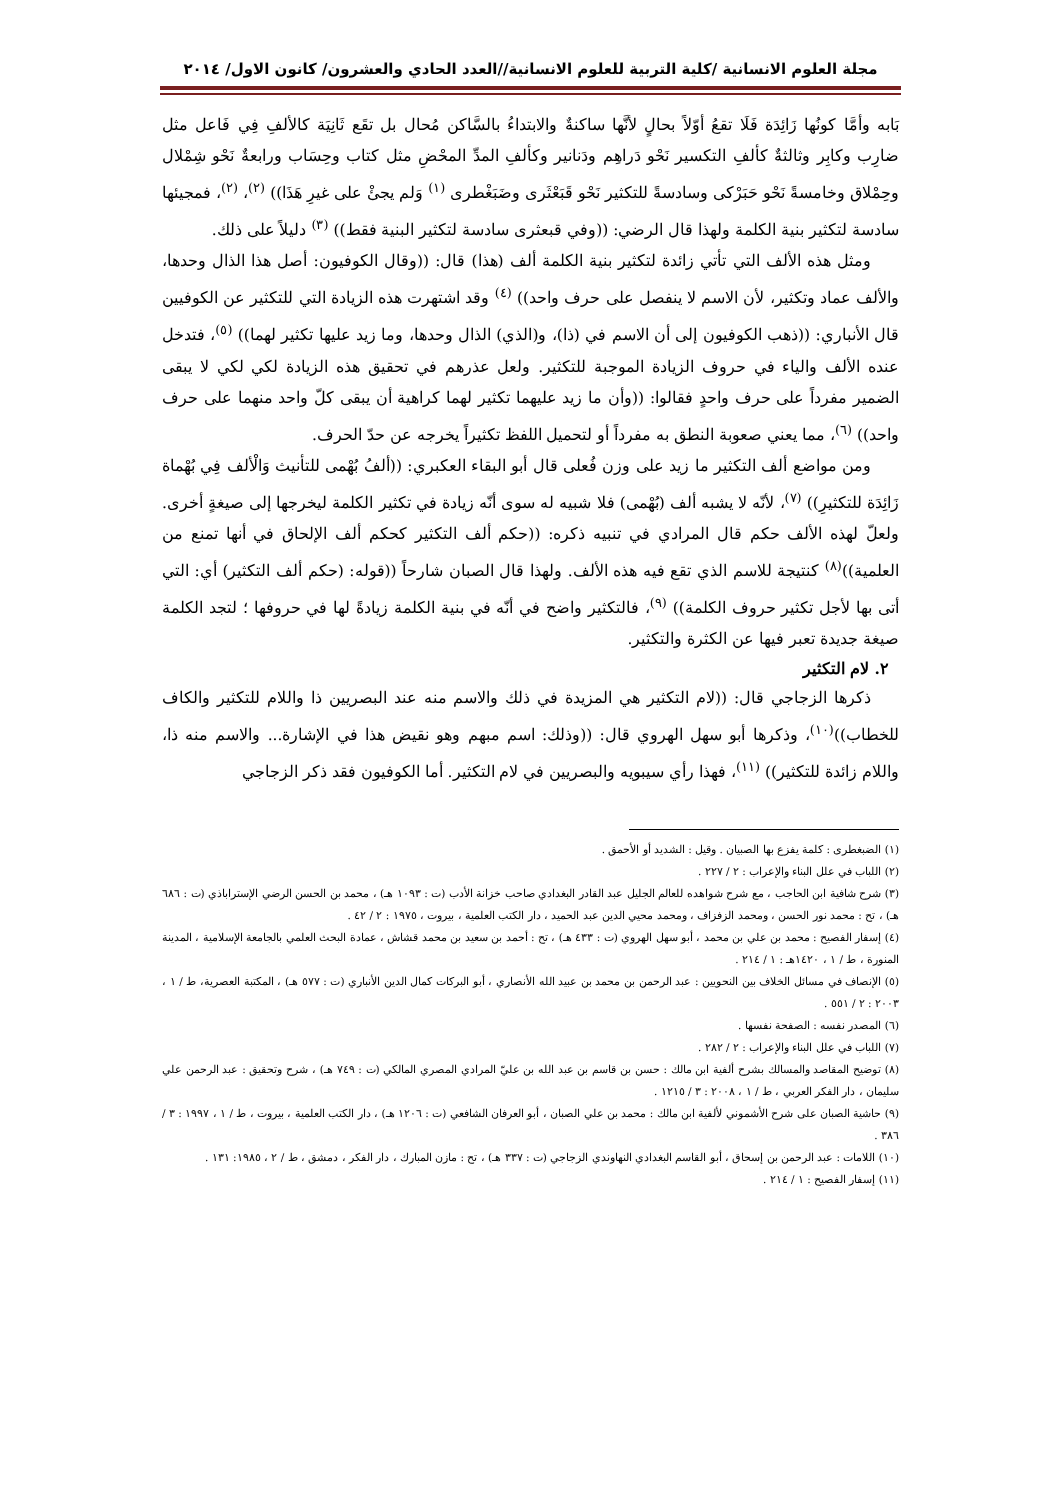مجلة العلوم الانسانية /كلية التربية للعلوم الانسانية//العدد الحادي والعشرون/ كانون الاول/ ٢٠١٤
بَابه وأمَّا كونُها زَائِدَة فَلَا تقعُ أوّلاً بحالٍ لأنَّها ساكنةٌ والابتداءُ بالسَّاكن مُحال بل تقَع ثَانِيَة كالألفِ فِي فَاعل مثل ضارِب وكابِر وثالثةٌ كألفِ التكسير نَحْو دَراهِم ودَنانير وكألفِ المدِّ المحْضِ مثل كتاب وحِسَاب ورابعةٌ نَحْو شِمْلال وحِمْلاق وخامسةً نَحْو حَبَرْكى وسادسةً للتكثير نَحْو قَبَعْثَرى وضَبَغْطرى <sup>(١)</sup> وَلم يجئْ على غيرِ هَذَا)) <sup>(٢)</sup>، <sup>(٢)</sup>، فمجيئها سادسة لتكثير بنية الكلمة ولهذا قال الرضي: ((وفي قبعثرى سادسة لتكثير البنية فقط)) <sup>(٣)</sup> دليلاً على ذلك.
ومثل هذه الألف التي تأتي زائدة لتكثير بنية الكلمة ألف (هذا) قال: ((وقال الكوفيون: أصل هذا الذال وحدها، والألف عماد وتكثير، لأن الاسم لا ينفصل على حرف واحد)) <sup>(٤)</sup> وقد اشتهرت هذه الزيادة التي للتكثير عن الكوفيين قال الأنباري: ((ذهب الكوفيون إلى أن الاسم في (ذا)، و(الذي) الذال وحدها، وما زيد عليها تكثير لهما)) <sup>(٥)</sup>، فتدخل عنده الألف والياء في حروف الزيادة الموجبة للتكثير. ولعل عذرهم في تحقيق هذه الزيادة لكي لكي لا يبقى الضمير مفرداً على حرف واحدٍ فقالوا: ((وأن ما زيد عليهما تكثير لهما كراهية أن يبقى كلّ واحد منهما على حرف واحد)) <sup>(٦)</sup>، مما يعني صعوبة النطق به مفرداً أو لتحميل اللفظ تكثيراً يخرجه عن حدّ الحرف.
ومن مواضع ألف التكثير ما زيد على وزن فُعلى قال أبو البقاء العكبري: ((ألفُ بُهْمى للتأنيث وَالْألف فِي بُهْماة زَائِدَة للتكثيرِ)) <sup>(٧)</sup>، لأنّه لا يشبه ألف (بُهْمى) فلا شبيه له سوى أنّه زيادة في تكثير الكلمة ليخرجها إلى صيغةٍ أخرى. ولعلّ لهذه الألف حكم قال المرادي في تنبيه ذكره: ((حكم ألف التكثير كحكم ألف الإلحاق في أنها تمنع من العلمية))<sup>(٨)</sup> كنتيجة للاسم الذي تقع فيه هذه الألف. ولهذا قال الصبان شارحاً ((قوله: (حكم ألف التكثير) أي: التي أتى بها لأجل تكثير حروف الكلمة)) <sup>(٩)</sup>، فالتكثير واضح في أنّه في بنية الكلمة زيادةً لها في حروفها ؛ لتجد الكلمة صيغة جديدة تعبر فيها عن الكثرة والتكثير.
٢. لام التكثير
ذكرها الزجاجي قال: ((لام التكثير هي المزيدة في ذلك والاسم منه عند البصريين ذا واللام للتكثير والكاف للخطاب))<sup>(١٠)</sup>، وذكرها أبو سهل الهروي قال: ((وذلك: اسم مبهم وهو نقيض هذا في الإشارة... والاسم منه ذا، واللام زائدة للتكثير)) <sup>(١١)</sup>، فهذا رأي سيبويه والبصريين في لام التكثير. أما الكوفيون فقد ذكر الزجاجي
(١) الضبغطرى : كلمة يفزع بها الصبيان . وقيل : الشديد أو الأحمق .
(٢) اللباب في علل البناء والإعراب : ٢ / ٢٢٧ .
(٣) شرح شافية ابن الحاجب ، مع شرح شواهده للعالم الجليل عبد القادر البغدادي صاحب خزانة الأدب (ت : ١٠٩٣ هـ) ، محمد بن الحسن الرضي الإستراباذي (ت : ٦٨٦ هـ) ، تح : محمد نور الحسن ، ومحمد الزفزاف ، ومحمد محيي الدين عبد الحميد ، دار الكتب العلمية ، بيروت ، ١٩٧٥ : ٢ / ٤٢ .
(٤) إسفار الفصيح : محمد بن علي بن محمد ، أبو سهل الهروي (ت : ٤٣٣ هـ) ، تح : أحمد بن سعيد بن محمد قشاش ، عمادة البحث العلمي بالجامعة الإسلامية ، المدينة المنورة ، ط / ١ ، ١٤٢٠هـ : ١ / ٢١٤ .
(٥) الإنصاف في مسائل الخلاف بين النحويين : عبد الرحمن بن محمد بن عبيد الله الأنصاري ، أبو البركات كمال الدين الأنباري (ت : ٥٧٧ هـ) ، المكتبة العصرية، ط / ١ ، ٢٠٠٣ : ٢ / ٥٥١ .
(٦) المصدر نفسه : الصفحة نفسها .
(٧) اللباب في علل البناء والإعراب : ٢ / ٢٨٢ .
(٨) توضيح المقاصد والمسالك بشرح ألفية ابن مالك : حسن بن قاسم بن عبد الله بن عليّ المرادي المصري المالكي (ت : ٧٤٩ هـ) ، شرح وتحقيق : عبد الرحمن علي سليمان ، دار الفكر العربي ، ط / ١ ، ٢٠٠٨ : ٣ / ١٢١٥ .
(٩) حاشية الصبان على شرح الأشموني لألفية ابن مالك : محمد بن علي الصبان ، أبو العرفان الشافعي (ت : ١٢٠٦ هـ) ، دار الكتب العلمية ، بيروت ، ط / ١ ، ١٩٩٧ : ٣ / ٣٨٦ .
(١٠) اللامات : عبد الرحمن بن إسحاق ، أبو القاسم البغدادي النهاوندي الزجاجي (ت : ٣٣٧ هـ) ، تح : مازن المبارك ، دار الفكر ، دمشق ، ط / ٢ ، ١٩٨٥: ١٣١ .
(١١) إسفار الفصيح : ١ / ٢١٤ .